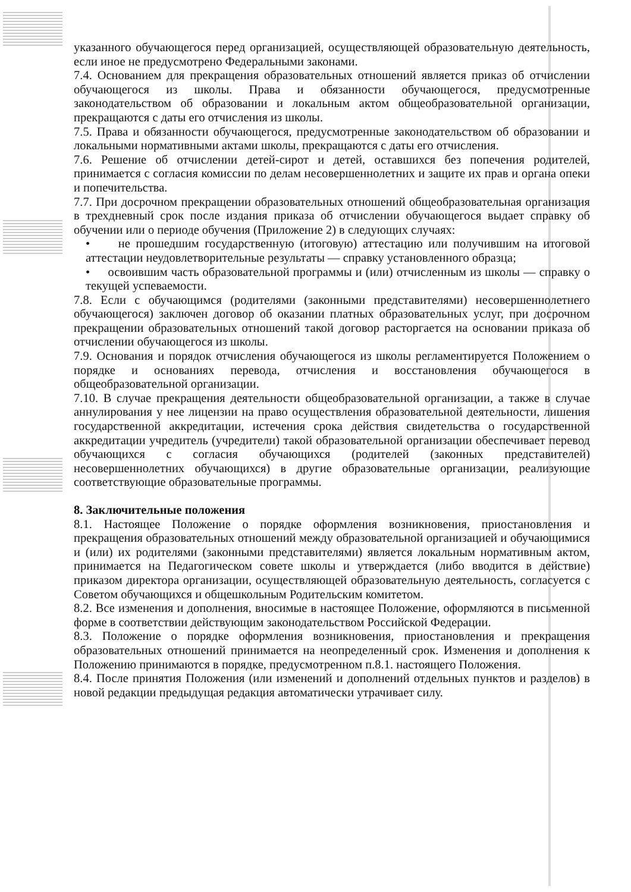указанного обучающегося перед организацией, осуществляющей образовательную деятельность, если иное не предусмотрено Федеральными законами.
7.4. Основанием для прекращения образовательных отношений является приказ об отчислении обучающегося из школы. Права и обязанности обучающегося, предусмотренные законодательством об образовании и локальным актом общеобразовательной организации, прекращаются с даты его отчисления из школы.
7.5. Права и обязанности обучающегося, предусмотренные законодательством об образовании и локальными нормативными актами школы, прекращаются с даты его отчисления.
7.6. Решение об отчислении детей-сирот и детей, оставшихся без попечения родителей, принимается с согласия комиссии по делам несовершеннолетних и защите их прав и органа опеки и попечительства.
7.7. При досрочном прекращении образовательных отношений общеобразовательная организация в трехдневный срок после издания приказа об отчислении обучающегося выдает справку об обучении или о периоде обучения (Приложение 2) в следующих случаях:
• не прошедшим государственную (итоговую) аттестацию или получившим на итоговой аттестации неудовлетворительные результаты — справку установленного образца;
• освоившим часть образовательной программы и (или) отчисленным из школы — справку о текущей успеваемости.
7.8. Если с обучающимся (родителями (законными представителями) несовершеннолетнего обучающегося) заключен договор об оказании платных образовательных услуг, при досрочном прекращении образовательных отношений такой договор расторгается на основании приказа об отчислении обучающегося из школы.
7.9. Основания и порядок отчисления обучающегося из школы регламентируется Положением о порядке и основаниях перевода, отчисления и восстановления обучающегося в общеобразовательной организации.
7.10. В случае прекращения деятельности общеобразовательной организации, а также в случае аннулирования у нее лицензии на право осуществления образовательной деятельности, лишения государственной аккредитации, истечения срока действия свидетельства о государственной аккредитации учредитель (учредители) такой образовательной организации обеспечивает перевод обучающихся с согласия обучающихся (родителей (законных представителей) несовершеннолетних обучающихся) в другие образовательные организации, реализующие соответствующие образовательные программы.
8. Заключительные положения
8.1. Настоящее Положение о порядке оформления возникновения, приостановления и прекращения образовательных отношений между образовательной организацией и обучающимися и (или) их родителями (законными представителями) является локальным нормативным актом, принимается на Педагогическом совете школы и утверждается (либо вводится в действие) приказом директора организации, осуществляющей образовательную деятельность, согласуется с Советом обучающихся и общешкольным Родительским комитетом.
8.2. Все изменения и дополнения, вносимые в настоящее Положение, оформляются в письменной форме в соответствии действующим законодательством Российской Федерации.
8.3. Положение о порядке оформления возникновения, приостановления и прекращения образовательных отношений принимается на неопределенный срок. Изменения и дополнения к Положению принимаются в порядке, предусмотренном п.8.1. настоящего Положения.
8.4. После принятия Положения (или изменений и дополнений отдельных пунктов и разделов) в новой редакции предыдущая редакция автоматически утрачивает силу.